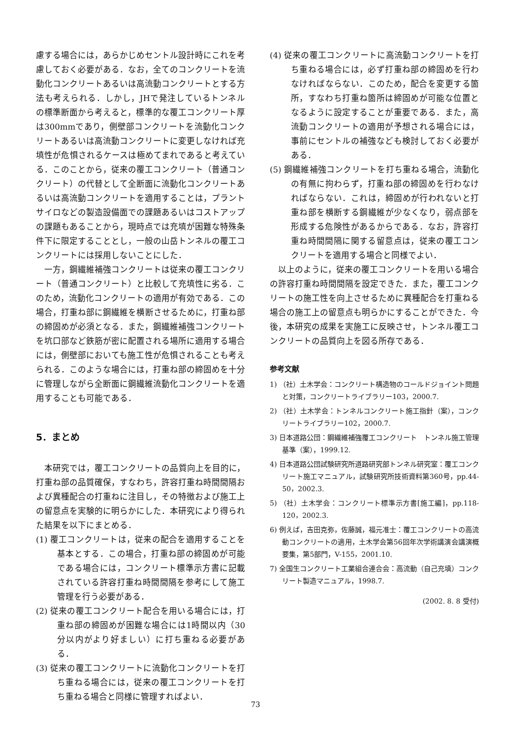慮する場合には，あらかじめセントル設計時にこれを考慮しておく必要がある．なお，全てのコンクリートを流動化コンクリートあるいは高流動コンクリートとする方法も考えられる．しかし，JHで発注しているトンネルの標準断面から考えると，標準的な覆工コンクリート厚は300mmであり，側壁部コンクリートを流動化コンクリートあるいは高流動コンクリートに変更しなければ充填性が危惧されるケースは極めてまれであると考えている．このことから，従来の覆工コンクリート（普通コンクリート）の代替として全断面に流動化コンクリートあるいは高流動コンクリートを適用することは，プラントサイロなどの製造設備面での課題あるいはコストアップの課題もあることから，現時点では充填が困難な特殊条件下に限定することとし，一般の山岳トンネルの覆工コンクリートには採用しないことにした．
一方，鋼繊維補強コンクリートは従来の覆工コンクリート（普通コンクリート）と比較して充填性に劣る．このため，流動化コンクリートの適用が有効である．この場合，打重ね部に鋼繊維を横断させるために，打重ね部の締固めが必須となる．また，鋼繊維補強コンクリートを坑口部など鉄筋が密に配置される場所に適用する場合には，側壁部においても施工性が危惧されることも考えられる．このような場合には，打重ね部の締固めを十分に管理しながら全断面に鋼繊維流動化コンクリートを適用することも可能である．
5．まとめ
本研究では，覆工コンクリートの品質向上を目的に，打重ね部の品質確保，すなわち，許容打重ね時間間隔および異種配合の打重ねに注目し，その特徴および施工上の留意点を実験的に明らかにした．本研究により得られた結果を以下にまとめる．
(1) 覆工コンクリートは，従来の配合を適用することを基本とする．この場合，打重ね部の締固めが可能である場合には，コンクリート標準示方書に記載されている許容打重ね時間間隔を参考にして施工管理を行う必要がある．
(2) 従来の覆工コンクリート配合を用いる場合には，打重ね部の締固めが困難な場合には1時間以内（30分以内がより好ましい）に打ち重ねる必要がある．
(3) 従来の覆工コンクリートに流動化コンクリートを打ち重ねる場合には，従来の覆工コンクリートを打ち重ねる場合と同様に管理すればよい．
(4) 従来の覆工コンクリートに高流動コンクリートを打ち重ねる場合には，必ず打重ね部の締固めを行わなければならない．このため，配合を変更する箇所，すなわち打重ね箇所は締固めが可能な位置となるように設定することが重要である．また，高流動コンクリートの適用が予想される場合には，事前にセントルの補強なども検討しておく必要がある．
(5) 鋼繊維補強コンクリートを打ち重ねる場合，流動化の有無に拘わらず，打重ね部の締固めを行わなければならない．これは，締固めが行われないと打重ね部を横断する鋼繊維が少なくなり，弱点部を形成する危険性があるからである．なお，許容打重ね時間間隔に関する留意点は，従来の覆工コンクリートを適用する場合と同様でよい．
以上のように，従来の覆工コンクリートを用いる場合の許容打重ね時間間隔を設定できた．また，覆工コンクリートの施工性を向上させるために異種配合を打重ねる場合の施工上の留意点も明らかにすることができた．今後，本研究の成果を実施工に反映させ，トンネル覆工コンクリートの品質向上を図る所存である．
参考文献
1) （社）土木学会：コンクリート構造物のコールドジョイント問題と対策，コンクリートライブラリー103，2000.7.
2) （社）土木学会：トンネルコンクリート施工指針（案），コンクリートライブラリー102，2000.7.
3) 日本道路公団：鋼繊維補強覆工コンクリート　トンネル施工管理基準（案），1999.12.
4) 日本道路公団試験研究所道路研究部トンネル研究室：覆工コンクリート施工マニュアル，試験研究所技術資料第360号，pp.44-50，2002.3.
5) （社）土木学会：コンクリート標準示方書[施工編]，pp.118-120，2002.3.
6) 例えば，吉田克弥，佐藤誠，福元准士：覆工コンクリートの高流動コンクリートの適用，土木学会第56回年次学術講演会講演概要集，第5部門，V-155，2001.10.
7) 全国生コンクリート工業組合連合会：高流動（自己充填）コンクリート製造マニュアル，1998.7.
(2002. 8. 8 受付)
73